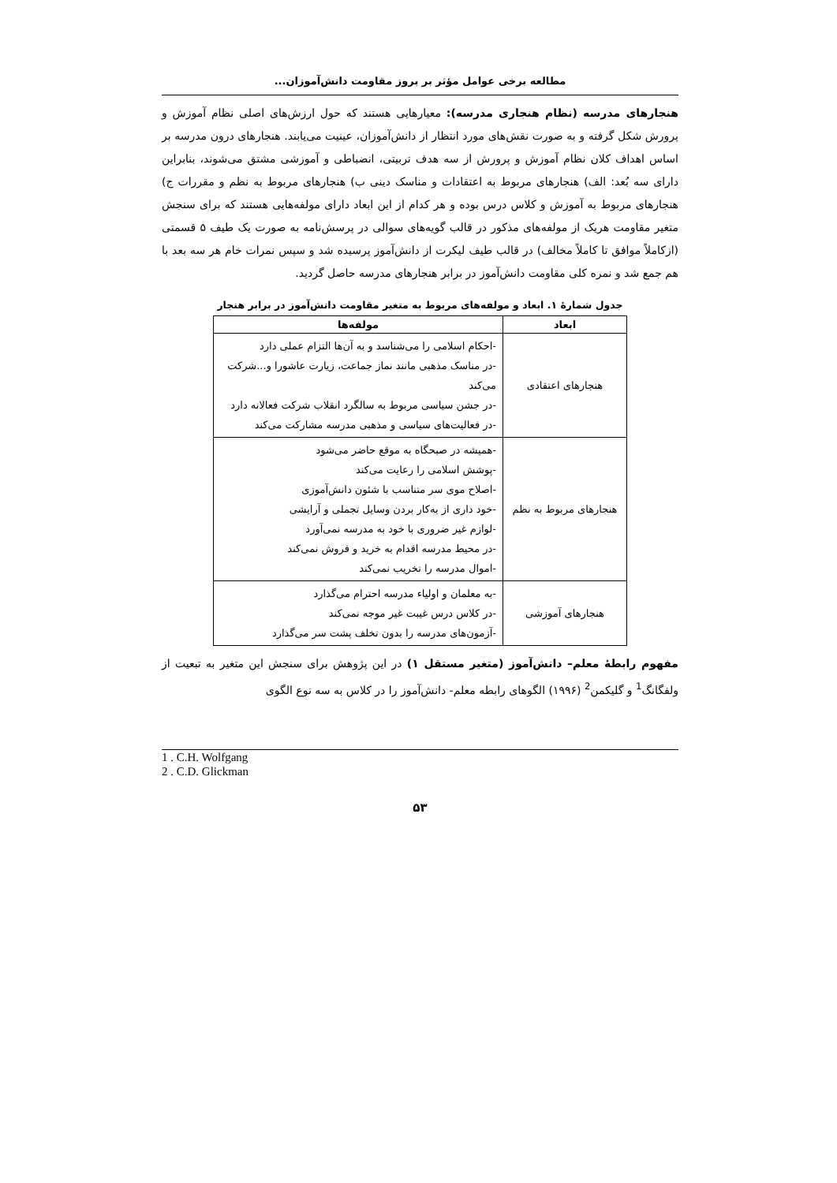مطالعه برخی عوامل مؤثر بر بروز مقاومت دانش‌آموزان...
هنجارهای مدرسه (نظام هنجاری مدرسه): معیارهایی هستند که حول ارزش‌های اصلی نظام آموزش و پرورش شکل گرفته و به صورت نقش‌های مورد انتظار از دانش‌آموزان، عینیت می‌یابند. هنجارهای درون مدرسه بر اساس اهداف کلان نظام آموزش و پرورش از سه هدف تربیتی، انضباطی و آموزشی مشتق می‌شوند، بنابراین دارای سه بُعد: الف) هنجارهای مربوط به اعتقادات و مناسک دینی ب) هنجارهای مربوط به نظم و مقررات ج) هنجارهای مربوط به آموزش و کلاس درس بوده و هر کدام از این ابعاد دارای مولفه‌هایی هستند که برای سنجش متغیر مقاومت هریک از مولفه‌های مذکور در قالب گویه‌های سوالی در پرسش‌نامه به صورت یک طیف ۵ قسمتی (ازکاملاً موافق تا کاملاً مخالف) در قالب طیف لیکرت از دانش‌آموز پرسیده شد و سپس نمرات خام هر سه بعد با هم جمع شد و نمره کلی مقاومت دانش‌آموز در برابر هنجارهای مدرسه حاصل گردید.
جدول شمارهٔ ۱. ابعاد و مولفه‌های مربوط به متغیر مقاومت دانش‌آموز در برابر هنجار
| ابعاد | مولفه‌ها |
| --- | --- |
| هنجارهای اعتقادی | -احکام اسلامی را می‌شناسد و به آن‌ها التزام عملی دارد -در مناسک مذهبی مانند نماز جماعت، زیارت عاشورا و...شرکت می‌کند -در جشن سیاسی مربوط به سالگرد انقلاب شرکت فعالانه دارد -در فعالیت‌های سیاسی و مذهبی مدرسه مشارکت می‌کند |
| هنجارهای مربوط به نظم | -همیشه در صبحگاه به موقع حاضر می‌شود -پوشش اسلامی را رعایت می‌کند -اصلاح موی سر متناسب با شئون دانش‌آموزی -خود داری از به‌کار بردن وسایل تجملی و آرایشی -لوازم غیر ضروری با خود به مدرسه نمی‌آورد -در محیط مدرسه اقدام به خرید و فروش نمی‌کند -اموال مدرسه را تخریب نمی‌کند |
| هنجارهای آموزشی | -به معلمان و اولیاء مدرسه احترام می‌گذارد -در کلاس درس غیبت غیر موجه نمی‌کند -آزمون‌های مدرسه را بدون تخلف پشت سر می‌گذارد |
مفهوم رابطهٔ معلم– دانش‌آموز (متغیر مستقل ۱) در این پژوهش برای سنجش این متغیر به تبعیت از ولفگانگ<sup>1</sup> و گلیکمن<sup>2</sup> (۱۹۹۶) الگوهای رابطه معلم- دانش‌آموز را در کلاس به سه نوع الگوی
1 . C.H. Wolfgang
2 . C.D. Glickman
۵۳